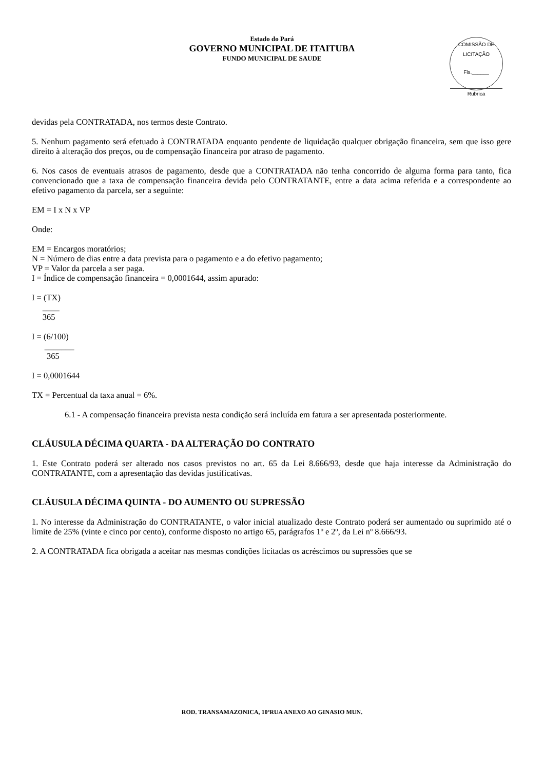Estado do Pará
GOVERNO MUNICIPAL DE ITAITUBA
FUNDO MUNICIPAL DE SAUDE
COMISSÃO DE LICITAÇÃO
Fls.______
Rubrica
devidas pela CONTRATADA, nos termos deste Contrato.
5. Nenhum pagamento será efetuado à CONTRATADA enquanto pendente de liquidação qualquer obrigação financeira, sem que isso gere direito à alteração dos preços, ou de compensação financeira por atraso de pagamento.
6. Nos casos de eventuais atrasos de pagamento, desde que a CONTRATADA não tenha concorrido de alguma forma para tanto, fica convencionado que a taxa de compensação financeira devida pelo CONTRATANTE, entre a data acima referida e a correspondente ao efetivo pagamento da parcela, ser a seguinte:
EM = I x N x VP
Onde:
EM = Encargos moratórios;
N = Número de dias entre a data prevista para o pagamento e a do efetivo pagamento;
VP = Valor da parcela a ser paga.
I = Índice de compensação financeira = 0,0001644, assim apurado:
I = (TX)
____
365
I = (6/100)
_______
365
I = 0,0001644
TX = Percentual da taxa anual = 6%.
6.1 - A compensação financeira prevista nesta condição será incluída em fatura a ser apresentada posteriormente.
CLÁUSULA DÉCIMA QUARTA - DA ALTERAÇÃO DO CONTRATO
1. Este Contrato poderá ser alterado nos casos previstos no art. 65 da Lei 8.666/93, desde que haja interesse da Administração do CONTRATANTE, com a apresentação das devidas justificativas.
CLÁUSULA DÉCIMA QUINTA - DO AUMENTO OU SUPRESSÃO
1. No interesse da Administração do CONTRATANTE, o valor inicial atualizado deste Contrato poderá ser aumentado ou suprimido até o limite de 25% (vinte e cinco por cento), conforme disposto no artigo 65, parágrafos 1º e 2º, da Lei nº 8.666/93.
2. A CONTRATADA fica obrigada a aceitar nas mesmas condições licitadas os acréscimos ou supressões que se
ROD. TRANSAMAZONICA, 10ªRUA ANEXO AO GINASIO MUN.